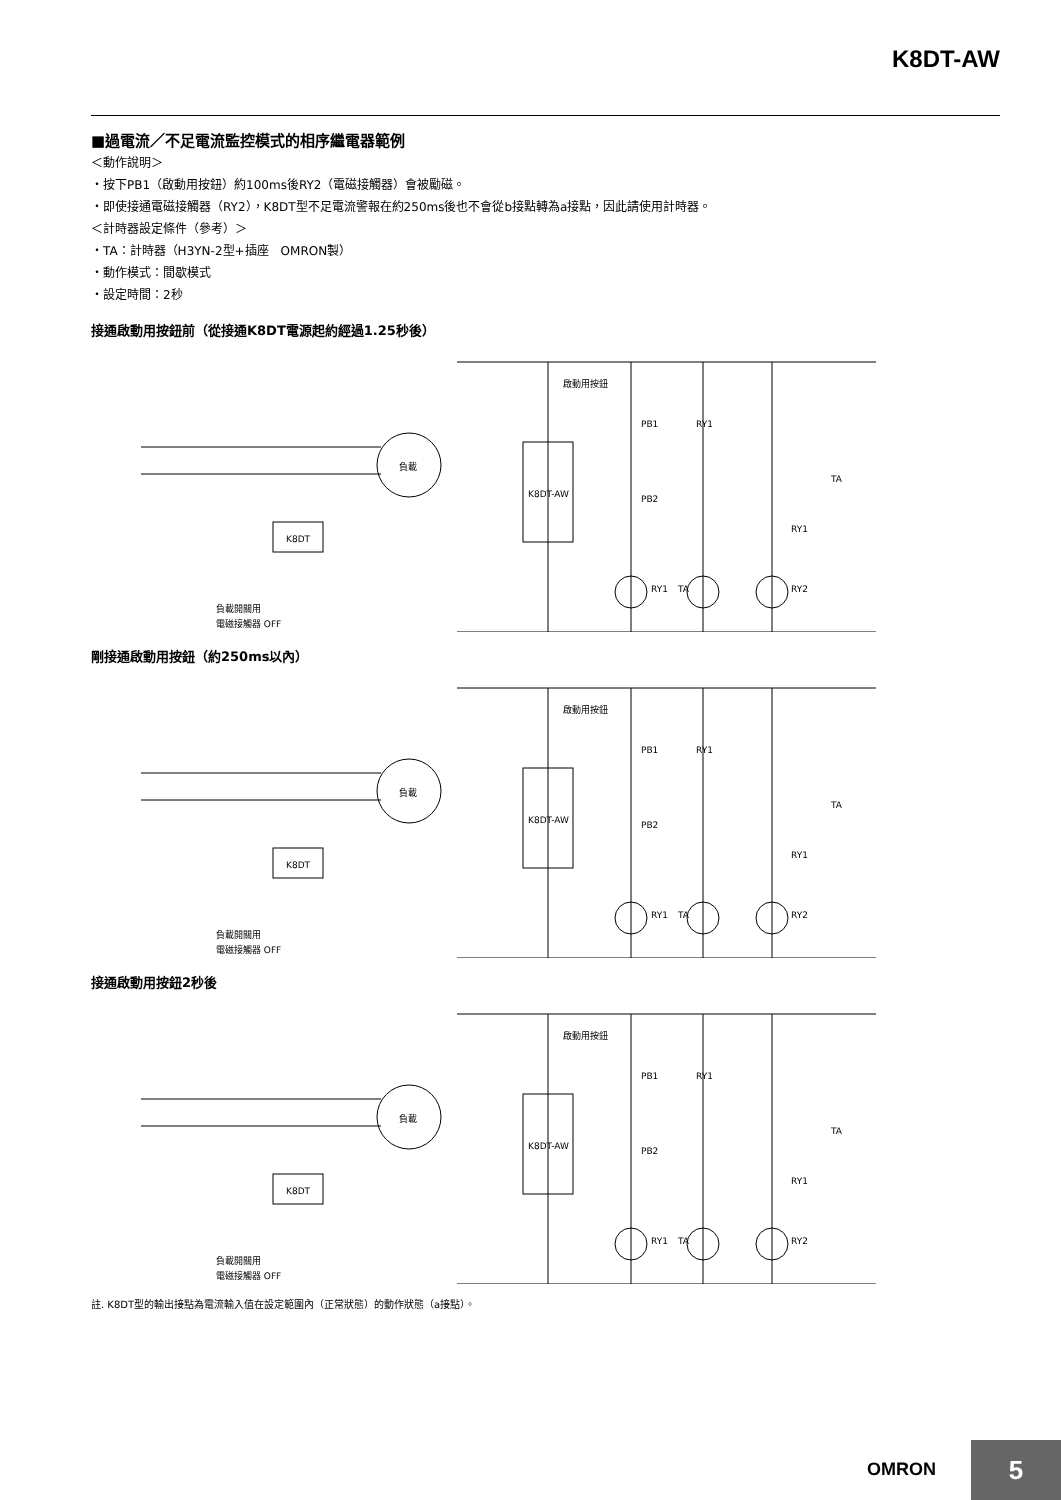K8DT-AW
■過電流／不足電流監控模式的相序繼電器範例
＜動作說明＞
・按下PB1（啟動用按鈕）約100ms後RY2（電磁接觸器）會被勵磁。
・即使接通電磁接觸器（RY2），K8DT型不足電流警報在約250ms後也不會從b接點轉為a接點，因此請使用計時器。
＜計時器設定條件（參考）＞
・TA：計時器（H3YN-2型+插座　OMRON製）
・動作模式：間歇模式
・設定時間：2秒
接通啟動用按鈕前（從接通K8DT電源起約經過1.25秒後）
K8DT-AW
K8DT
負載
啟動用按鈕
PB1
RY1
PB2
TA
RY1
RY2
RY1
TA
負載開關用
電磁接觸器 OFF
剛接通啟動用按鈕（約250ms以內）
K8DT-AW
K8DT
負載
啟動用按鈕
PB1
RY1
PB2
TA
RY1
RY2
RY1
TA
負載開關用
電磁接觸器 OFF
接通啟動用按鈕2秒後
K8DT-AW
K8DT
負載
啟動用按鈕
PB1
RY1
PB2
TA
RY1
RY2
RY1
TA
負載開關用
電磁接觸器 OFF
註. K8DT型的輸出接點為電流輸入值在設定範圍內（正常狀態）的動作狀態（a接點）。
OMRON 5